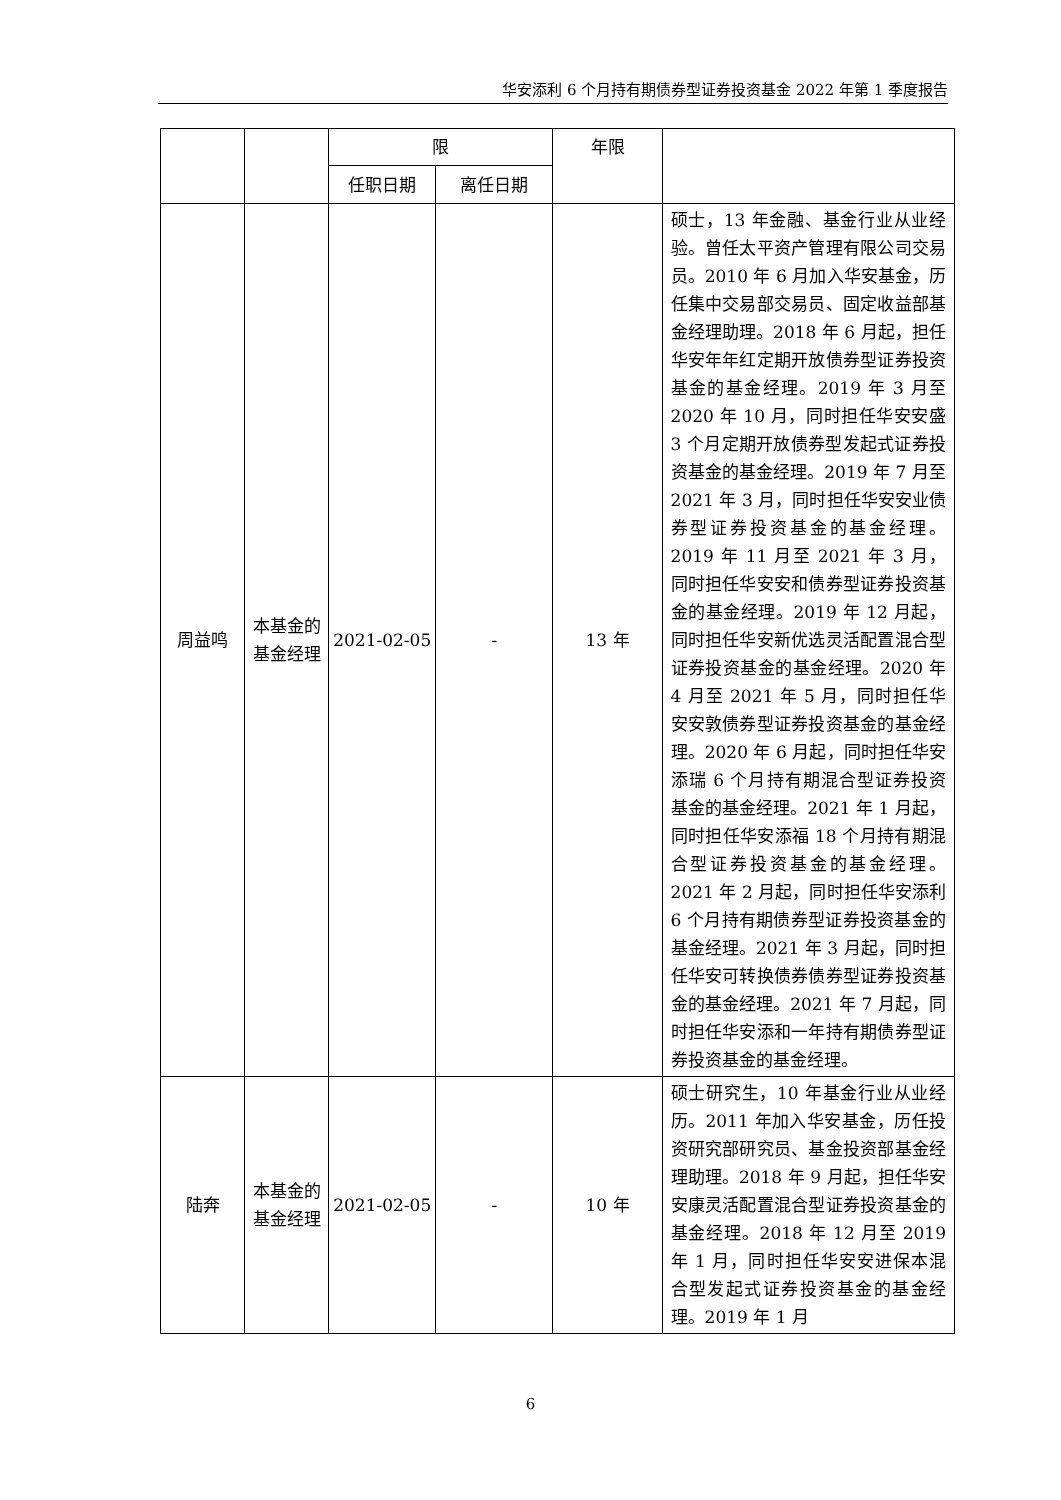华安添利 6 个月持有期债券型证券投资基金 2022 年第 1 季度报告
| | | 限 | | 年限 | |
| | | 任职日期 | 离任日期 | | |
| 周益鸣 | 本基金的基金经理 | 2021-02-05 | - | 13 年 | 硕士，13 年金融、基金行业从业经验。曾任太平资产管理有限公司交易员。2010 年 6 月加入华安基金，历任集中交易部交易员、固定收益部基金经理助理。2018 年 6 月起，担任华安年年红定期开放债券型证券投资基金的基金经理。2019 年 3 月至 2020 年 10 月，同时担任华安安盛 3 个月定期开放债券型发起式证券投资基金的基金经理。2019 年 7 月至 2021 年 3 月，同时担任华安安业债券型证券投资基金的基金经理。2019 年 11 月至 2021 年 3 月，同时担任华安安和债券型证券投资基金的基金经理。2019 年 12 月起，同时担任华安新优选灵活配置混合型证券投资基金的基金经理。2020 年 4 月至 2021 年 5 月，同时担任华安安敦债券型证券投资基金的基金经理。2020 年 6 月起，同时担任华安添瑞 6 个月持有期混合型证券投资基金的基金经理。2021 年 1 月起，同时担任华安添福 18 个月持有期混合型证券投资基金的基金经理。2021 年 2 月起，同时担任华安添利 6 个月持有期债券型证券投资基金的基金经理。2021 年 3 月起，同时担任华安可转换债券债券型证券投资基金的基金经理。2021 年 7 月起，同时担任华安添和一年持有期债券型证券投资基金的基金经理。 |
| 陆奔 | 本基金的基金经理 | 2021-02-05 | - | 10 年 | 硕士研究生，10 年基金行业从业经历。2011 年加入华安基金，历任投资研究部研究员、基金投资部基金经理助理。2018 年 9 月起，担任华安安康灵活配置混合型证券投资基金的基金经理。2018 年 12 月至 2019 年 1 月，同时担任华安安进保本混合型发起式证券投资基金的基金经理。2019 年 1 月 |
6